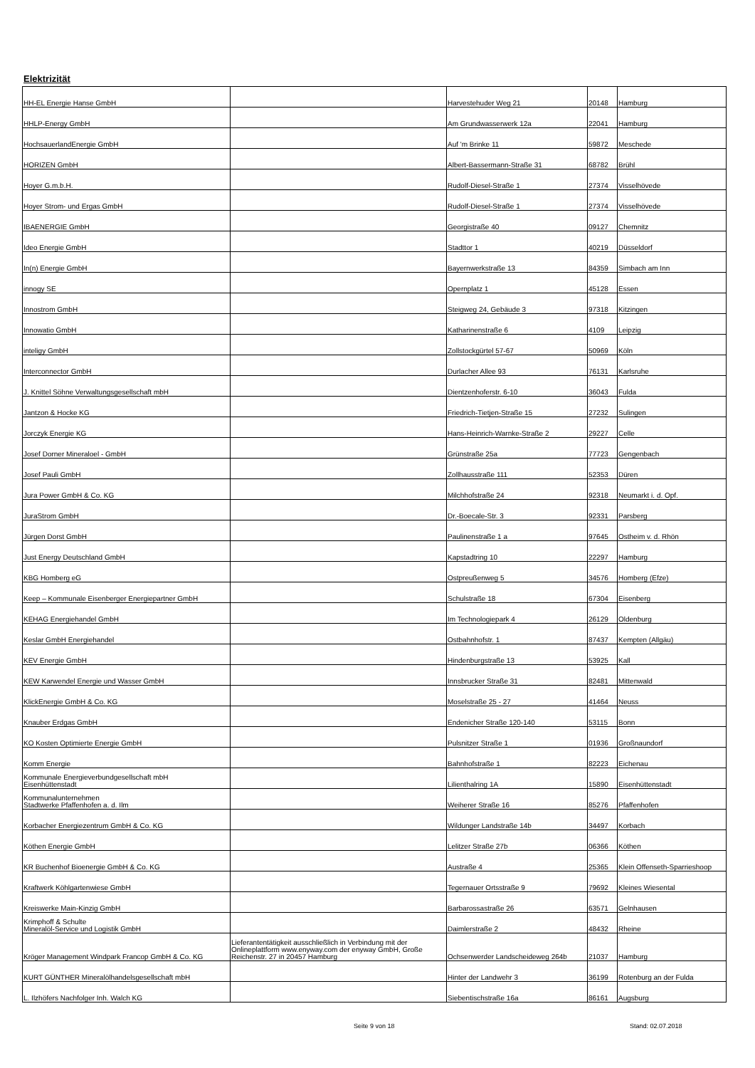Elektrizität
| HH-EL Energie Hanse GmbH | | Harvestehuder Weg 21 | 20148 | Hamburg |
| HHLP-Energy GmbH | | Am Grundwasserwerk 12a | 22041 | Hamburg |
| HochsauerlandEnergie GmbH | | Auf 'm Brinke 11 | 59872 | Meschede |
| HORIZEN GmbH | | Albert-Bassermann-Straße 31 | 68782 | Brühl |
| Hoyer G.m.b.H. | | Rudolf-Diesel-Straße 1 | 27374 | Visselhövede |
| Hoyer Strom- und Ergas GmbH | | Rudolf-Diesel-Straße 1 | 27374 | Visselhövede |
| IBAENERGIE GmbH | | Georgistraße 40 | 09127 | Chemnitz |
| Ideo Energie GmbH | | Stadttor 1 | 40219 | Düsseldorf |
| In(n) Energie GmbH | | Bayernwerkstraße 13 | 84359 | Simbach am Inn |
| innogy SE | | Opernplatz 1 | 45128 | Essen |
| Innostrom GmbH | | Steigweg 24, Gebäude 3 | 97318 | Kitzingen |
| Innowatio GmbH | | Katharinenstraße 6 | 4109 | Leipzig |
| inteligy GmbH | | Zollstockgürtel 57-67 | 50969 | Köln |
| Interconnector GmbH | | Durlacher Allee 93 | 76131 | Karlsruhe |
| J. Knittel Söhne Verwaltungsgesellschaft mbH | | Dientzenhoferstr. 6-10 | 36043 | Fulda |
| Jantzon & Hocke KG | | Friedrich-Tietjen-Straße 15 | 27232 | Sulingen |
| Jorczyk Energie KG | | Hans-Heinrich-Warnke-Straße 2 | 29227 | Celle |
| Josef Dorner Mineraloel - GmbH | | Grünstraße 25a | 77723 | Gengenbach |
| Josef Pauli GmbH | | Zollhausstraße 111 | 52353 | Düren |
| Jura Power GmbH & Co. KG | | Milchhofstraße 24 | 92318 | Neumarkt i. d. Opf. |
| JuraStrom GmbH | | Dr.-Boecale-Str. 3 | 92331 | Parsberg |
| Jürgen Dorst GmbH | | Paulinenstraße 1 a | 97645 | Ostheim v. d. Rhön |
| Just Energy Deutschland GmbH | | Kapstadtring 10 | 22297 | Hamburg |
| KBG Homberg eG | | Ostpreußenweg 5 | 34576 | Homberg (Efze) |
| Keep – Kommunale Eisenberger Energiepartner GmbH | | Schulstraße 18 | 67304 | Eisenberg |
| KEHAG Energiehandel GmbH | | Im Technologiepark 4 | 26129 | Oldenburg |
| Keslar GmbH Energiehandel | | Ostbahnhofstr. 1 | 87437 | Kempten (Allgäu) |
| KEV Energie GmbH | | Hindenburgstraße 13 | 53925 | Kall |
| KEW Karwendel Energie und Wasser GmbH | | Innsbrucker Straße 31 | 82481 | Mittenwald |
| KlickEnergie GmbH & Co. KG | | Moselstraße 25 - 27 | 41464 | Neuss |
| Knauber Erdgas GmbH | | Endenicher Straße 120-140 | 53115 | Bonn |
| KO Kosten Optimierte Energie GmbH | | Pulsnitzer Straße 1 | 01936 | Großnaundorf |
| Komm Energie | | Bahnhofstraße 1 | 82223 | Eichenau |
| Kommunale Energieverbundgesellschaft mbH Eisenhüttenstadt | | Lilienthalring 1A | 15890 | Eisenhüttenstadt |
| Kommunalunternehmen Stadtwerke Pfaffenhofen a. d. Ilm | | Weiherer Straße 16 | 85276 | Pfaffenhofen |
| Korbacher Energiezentrum GmbH & Co. KG | | Wildunger Landstraße 14b | 34497 | Korbach |
| Köthen Energie GmbH | | Lelitzer Straße 27b | 06366 | Köthen |
| KR Buchenhof Bioenergie GmbH & Co. KG | | Austraße 4 | 25365 | Klein Offenseth-Sparrieshoop |
| Kraftwerk Köhlgartenwiese GmbH | | Tegernauer Ortsstraße 9 | 79692 | Kleines Wiesental |
| Kreiswerke Main-Kinzig GmbH | | Barbarossastraße 26 | 63571 | Gelnhausen |
| Krimphoff & Schulte Mineralöl-Service und Logistik GmbH | | Daimlerstraße 2 | 48432 | Rheine |
| Kröger Management Windpark Francop GmbH & Co. KG | Lieferantentätigkeit ausschließlich in Verbindung mit der Onlineplattform www.enyway.com der enyway GmbH, Große Reichenstr. 27 in 20457 Hamburg | Ochsenwerder Landscheideweg 264b | 21037 | Hamburg |
| KURT GÜNTHER Mineralölhandelsgesellschaft mbH | | Hinter der Landwehr 3 | 36199 | Rotenburg an der Fulda |
| L. Ilzhöfers Nachfolger Inh. Walch KG | | Siebentischstraße 16a | 86161 | Augsburg |
Seite 9 von 18 Stand: 02.07.2018